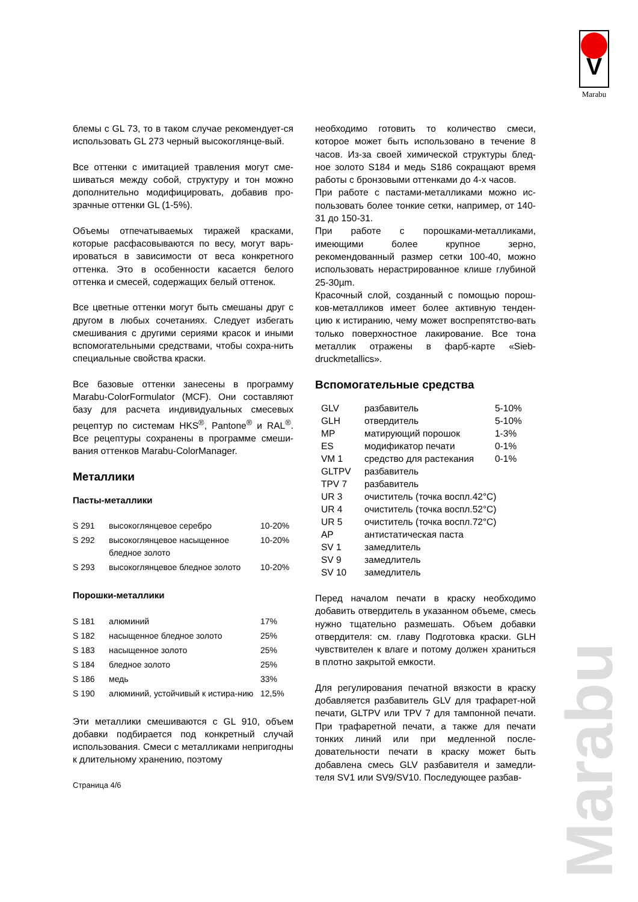V
Marabu
Marabu
блемы с GL 73, то в таком случае рекомендует-ся использовать GL 273 черный высокоглянце-вый.
Все оттенки с имитацией травления могут сме-шиваться между собой, структуру и тон можно дополнительно модифицировать, добавив про-зрачные оттенки GL (1-5%).
Объемы отпечатываемых тиражей красками, которые расфасовываются по весу, могут варь-ироваться в зависимости от веса конкретного оттенка. Это в особенности касается белого оттенка и смесей, содержащих белый оттенок.
Все цветные оттенки могут быть смешаны друг с другом в любых сочетаниях. Следует избегать смешивания с другими сериями красок и иными вспомогательными средствами, чтобы сохра-нить специальные свойства краски.
Все базовые оттенки занесены в программу Marabu-ColorFormulator (MCF). Они составляют базу для расчета индивидуальных смесевых рецептур по системам HKS<sup>®</sup>, Pantone<sup>®</sup> и RAL<sup>®</sup>. Все рецептуры сохранены в программе смеши-вания оттенков Marabu-ColorManager.
Металлики
Пасты-металлики
| S 291 | высокоглянцевое серебро | 10-20% |
| S 292 | высокоглянцевое насыщенное бледное золото | 10-20% |
| S 293 | высокоглянцевое бледное золото | 10-20% |
Порошки-металлики
| S 181 | алюминий | 17% |
| S 182 | насыщенное бледное золото | 25% |
| S 183 | насыщенное золото | 25% |
| S 184 | бледное золото | 25% |
| S 186 | медь | 33% |
| S 190 | алюминий, устойчивый к истира-нию | 12,5% |
Эти металлики смешиваются с GL 910, объем добавки подбирается под конкретный случай использования. Смеси с металликами непригодны к длительному хранению, поэтому
Страница 4/6
необходимо готовить то количество смеси, которое может быть использовано в течение 8 часов. Из-за своей химической структуры блед-ное золото S184 и медь S186 сокращают время работы с бронзовыми оттенками до 4-х часов.
При работе с пастами-металликами можно ис-пользовать более тонкие сетки, например, от 140-31 до 150-31.
При работе с порошками-металликами, имеющими более крупное зерно, рекомендованный размер сетки 100-40, можно использовать нерастрированное клише глубиной 25-30µm.
Красочный слой, созданный с помощью порош-ков-металликов имеет более активную тенден-цию к истиранию, чему может воспрепятство-вать только поверхностное лакирование. Все тона металлик отражены в фарб-карте «Sieb-druckmetallics».
Вспомогательные средства
| GLV | разбавитель | 5-10% |
| GLH | отвердитель | 5-10% |
| MP | матирующий порошок | 1-3% |
| ES | модификатор печати | 0-1% |
| VM 1 | средство для растекания | 0-1% |
| GLTPV | разбавитель | |
| TPV 7 | разбавитель | |
| UR 3 | очиститель (точка воспл.42°C) | |
| UR 4 | очиститель (точка воспл.52°C) | |
| UR 5 | очиститель (точка воспл.72°C) | |
| AP | антистатическая паста | |
| SV 1 | замедлитель | |
| SV 9 | замедлитель | |
| SV 10 | замедлитель | |
Перед началом печати в краску необходимо добавить отвердитель в указанном объеме, смесь нужно тщательно размешать. Объем добавки отвердителя: см. главу Подготовка краски. GLH чувствителен к влаге и потому должен храниться в плотно закрытой емкости.
Для регулирования печатной вязкости в краску добавляется разбавитель GLV для трафарет-ной печати, GLTPV или TPV 7 для тампонной печати. При трафаретной печати, а также для печати тонких линий или при медленной после-довательности печати в краску может быть добавлена смесь GLV разбавителя и замедли-теля SV1 или SV9/SV10. Последующее разбав-